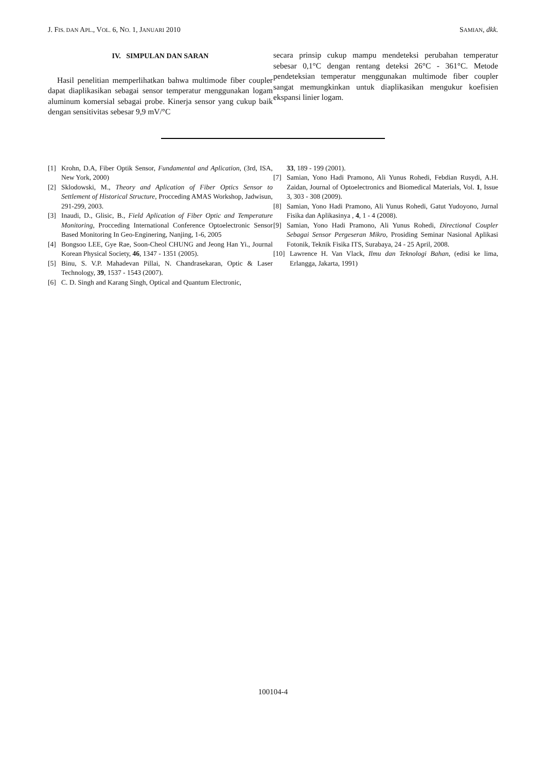J. FIS. DAN APL., VOL. 6, NO. 1, JANUARI 2010 SAMIAN, dkk.
IV. SIMPULAN DAN SARAN
Hasil penelitian memperlihatkan bahwa multimode fiber coupler dapat diaplikasikan sebagai sensor temperatur menggunakan logam aluminum komersial sebagai probe. Kinerja sensor yang cukup baik dengan sensitivitas sebesar 9,9 mV/°C
secara prinsip cukup mampu mendeteksi perubahan temperatur sebesar 0,1°C dengan rentang deteksi 26°C - 361°C. Metode pendeteksian temperatur menggunakan multimode fiber coupler sangat memungkinkan untuk diaplikasikan mengukur koefisien ekspansi linier logam.
[1] Krohn, D.A, Fiber Optik Sensor, Fundamental and Aplication, (3rd, ISA, New York, 2000)
[2] Sklodowski, M., Theory and Aplication of Fiber Optics Sensor to Settlement of Historical Structure, Procceding AMAS Workshop, Jadwisun, 291-299, 2003.
[3] Inaudi, D., Glisic, B., Field Aplication of Fiber Optic and Temperature Monitoring, Procceding International Conference Optoelectronic Sensor Based Monitoring In Geo-Enginering, Nanjing, 1-6, 2005
[4] Bongsoo LEE, Gye Rae, Soon-Cheol CHUNG and Jeong Han Yi., Journal Korean Physical Society, 46, 1347 - 1351 (2005).
[5] Binu, S. V.P. Mahadevan Pillai, N. Chandrasekaran, Optic & Laser Technology, 39, 1537 - 1543 (2007).
[6] C. D. Singh and Karang Singh, Optical and Quantum Electronic,
33, 189 - 199 (2001).
[7] Samian, Yono Hadi Pramono, Ali Yunus Rohedi, Febdian Rusydi, A.H. Zaidan, Journal of Optoelectronics and Biomedical Materials, Vol. 1, Issue 3, 303 - 308 (2009).
[8] Samian, Yono Hadi Pramono, Ali Yunus Rohedi, Gatut Yudoyono, Jurnal Fisika dan Aplikasinya , 4, 1 - 4 (2008).
[9] Samian, Yono Hadi Pramono, Ali Yunus Rohedi, Directional Coupler Sebagai Sensor Pergeseran Mikro, Prosiding Seminar Nasional Aplikasi Fotonik, Teknik Fisika ITS, Surabaya, 24 - 25 April, 2008.
[10] Lawrence H. Van Vlack, Ilmu dan Teknologi Bahan, (edisi ke lima, Erlangga, Jakarta, 1991)
100104-4